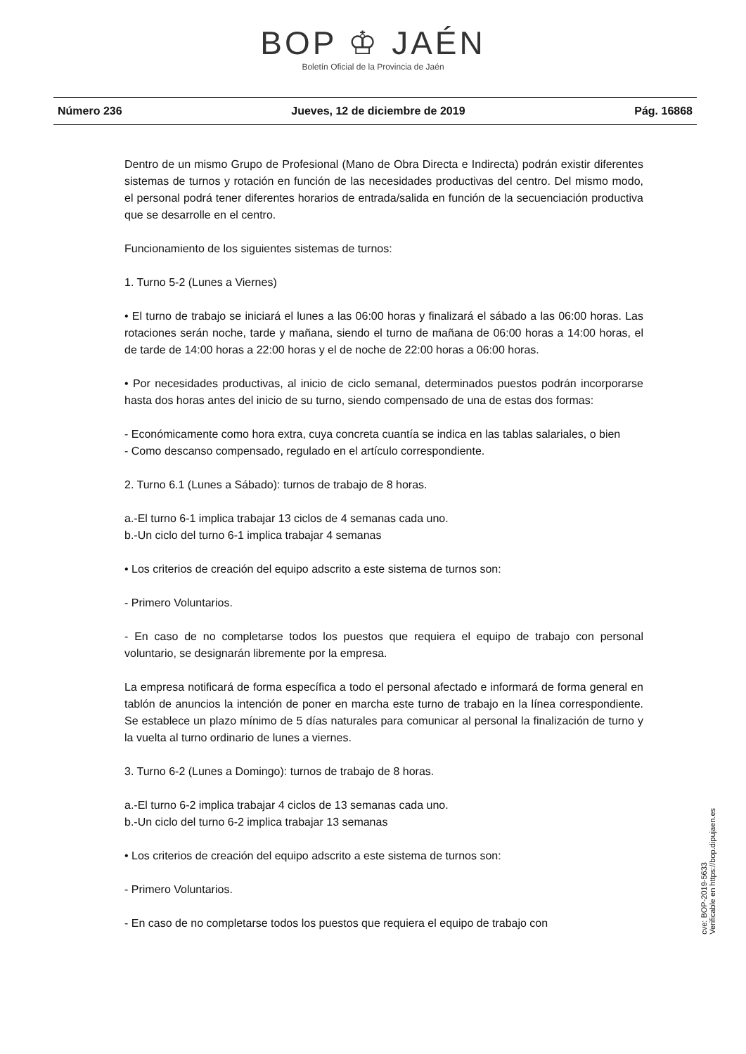BOP ♔ JAÉN
Boletín Oficial de la Provincia de Jaén
Número 236 Jueves, 12 de diciembre de 2019 Pág. 16868
Dentro de un mismo Grupo de Profesional (Mano de Obra Directa e Indirecta) podrán existir diferentes sistemas de turnos y rotación en función de las necesidades productivas del centro. Del mismo modo, el personal podrá tener diferentes horarios de entrada/salida en función de la secuenciación productiva que se desarrolle en el centro.
Funcionamiento de los siguientes sistemas de turnos:
1. Turno 5-2 (Lunes a Viernes)
• El turno de trabajo se iniciará el lunes a las 06:00 horas y finalizará el sábado a las 06:00 horas. Las rotaciones serán noche, tarde y mañana, siendo el turno de mañana de 06:00 horas a 14:00 horas, el de tarde de 14:00 horas a 22:00 horas y el de noche de 22:00 horas a 06:00 horas.
• Por necesidades productivas, al inicio de ciclo semanal, determinados puestos podrán incorporarse hasta dos horas antes del inicio de su turno, siendo compensado de una de estas dos formas:
- Económicamente como hora extra, cuya concreta cuantía se indica en las tablas salariales, o bien
- Como descanso compensado, regulado en el artículo correspondiente.
2. Turno 6.1 (Lunes a Sábado): turnos de trabajo de 8 horas.
a.-El turno 6-1 implica trabajar 13 ciclos de 4 semanas cada uno.
b.-Un ciclo del turno 6-1 implica trabajar 4 semanas
• Los criterios de creación del equipo adscrito a este sistema de turnos son:
- Primero Voluntarios.
- En caso de no completarse todos los puestos que requiera el equipo de trabajo con personal voluntario, se designarán libremente por la empresa.
La empresa notificará de forma específica a todo el personal afectado e informará de forma general en tablón de anuncios la intención de poner en marcha este turno de trabajo en la línea correspondiente. Se establece un plazo mínimo de 5 días naturales para comunicar al personal la finalización de turno y la vuelta al turno ordinario de lunes a viernes.
3. Turno 6-2 (Lunes a Domingo): turnos de trabajo de 8 horas.
a.-El turno 6-2 implica trabajar 4 ciclos de 13 semanas cada uno.
b.-Un ciclo del turno 6-2 implica trabajar 13 semanas
• Los criterios de creación del equipo adscrito a este sistema de turnos son:
- Primero Voluntarios.
- En caso de no completarse todos los puestos que requiera el equipo de trabajo con
cve: BOP-2019-5633
Verificable en https://bop.dipujaen.es